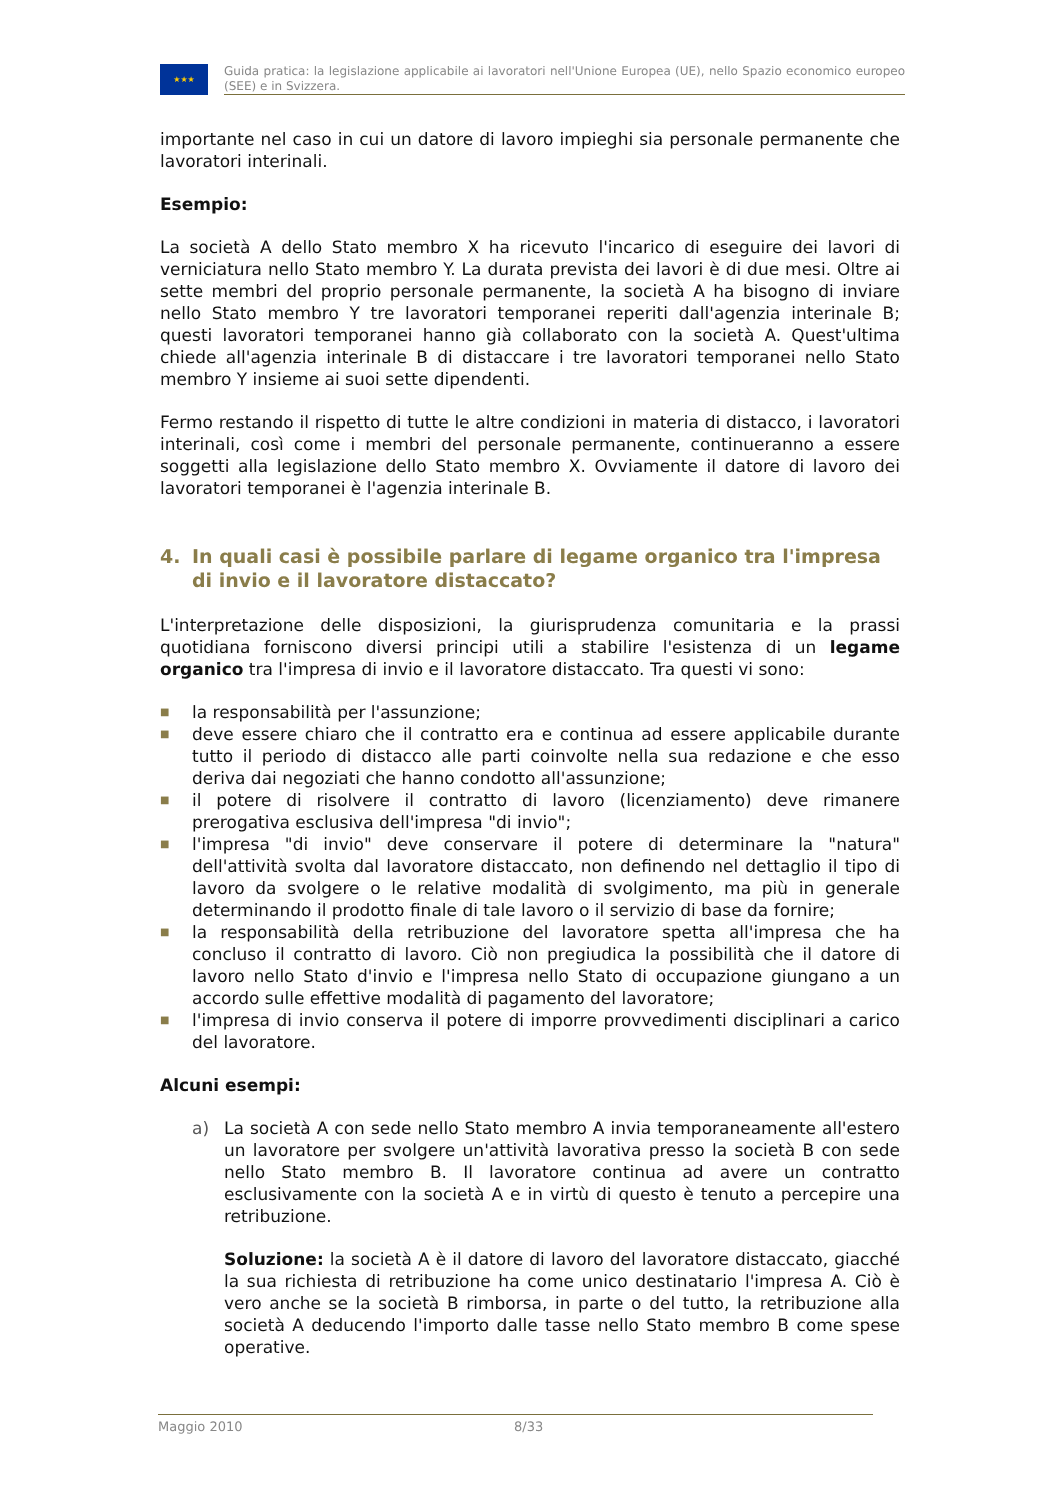★★★
Guida pratica: la legislazione applicabile ai lavoratori nell'Unione Europea (UE), nello Spazio economico europeo (SEE) e in Svizzera.
importante nel caso in cui un datore di lavoro impieghi sia personale permanente che lavoratori interinali.
Esempio:
La società A dello Stato membro X ha ricevuto l'incarico di eseguire dei lavori di verniciatura nello Stato membro Y. La durata prevista dei lavori è di due mesi. Oltre ai sette membri del proprio personale permanente, la società A ha bisogno di inviare nello Stato membro Y tre lavoratori temporanei reperiti dall'agenzia interinale B; questi lavoratori temporanei hanno già collaborato con la società A. Quest'ultima chiede all'agenzia interinale B di distaccare i tre lavoratori temporanei nello Stato membro Y insieme ai suoi sette dipendenti.
Fermo restando il rispetto di tutte le altre condizioni in materia di distacco, i lavoratori interinali, così come i membri del personale permanente, continueranno a essere soggetti alla legislazione dello Stato membro X. Ovviamente il datore di lavoro dei lavoratori temporanei è l'agenzia interinale B.
4. In quali casi è possibile parlare di legame organico tra l'impresa di invio e il lavoratore distaccato?
L'interpretazione delle disposizioni, la giurisprudenza comunitaria e la prassi quotidiana forniscono diversi principi utili a stabilire l'esistenza di un legame organico tra l'impresa di invio e il lavoratore distaccato. Tra questi vi sono:
■
la responsabilità per l'assunzione;
■
deve essere chiaro che il contratto era e continua ad essere applicabile durante tutto il periodo di distacco alle parti coinvolte nella sua redazione e che esso deriva dai negoziati che hanno condotto all'assunzione;
■
il potere di risolvere il contratto di lavoro (licenziamento) deve rimanere prerogativa esclusiva dell'impresa "di invio";
■
l'impresa "di invio" deve conservare il potere di determinare la "natura" dell'attività svolta dal lavoratore distaccato, non definendo nel dettaglio il tipo di lavoro da svolgere o le relative modalità di svolgimento, ma più in generale determinando il prodotto finale di tale lavoro o il servizio di base da fornire;
■
la responsabilità della retribuzione del lavoratore spetta all'impresa che ha concluso il contratto di lavoro. Ciò non pregiudica la possibilità che il datore di lavoro nello Stato d'invio e l'impresa nello Stato di occupazione giungano a un accordo sulle effettive modalità di pagamento del lavoratore;
■
l'impresa di invio conserva il potere di imporre provvedimenti disciplinari a carico del lavoratore.
Alcuni esempi:
a) La società A con sede nello Stato membro A invia temporaneamente all'estero un lavoratore per svolgere un'attività lavorativa presso la società B con sede nello Stato membro B. Il lavoratore continua ad avere un contratto esclusivamente con la società A e in virtù di questo è tenuto a percepire una retribuzione.
Soluzione: la società A è il datore di lavoro del lavoratore distaccato, giacché la sua richiesta di retribuzione ha come unico destinatario l'impresa A. Ciò è vero anche se la società B rimborsa, in parte o del tutto, la retribuzione alla società A deducendo l'importo dalle tasse nello Stato membro B come spese operative.
Maggio 2010 8/33